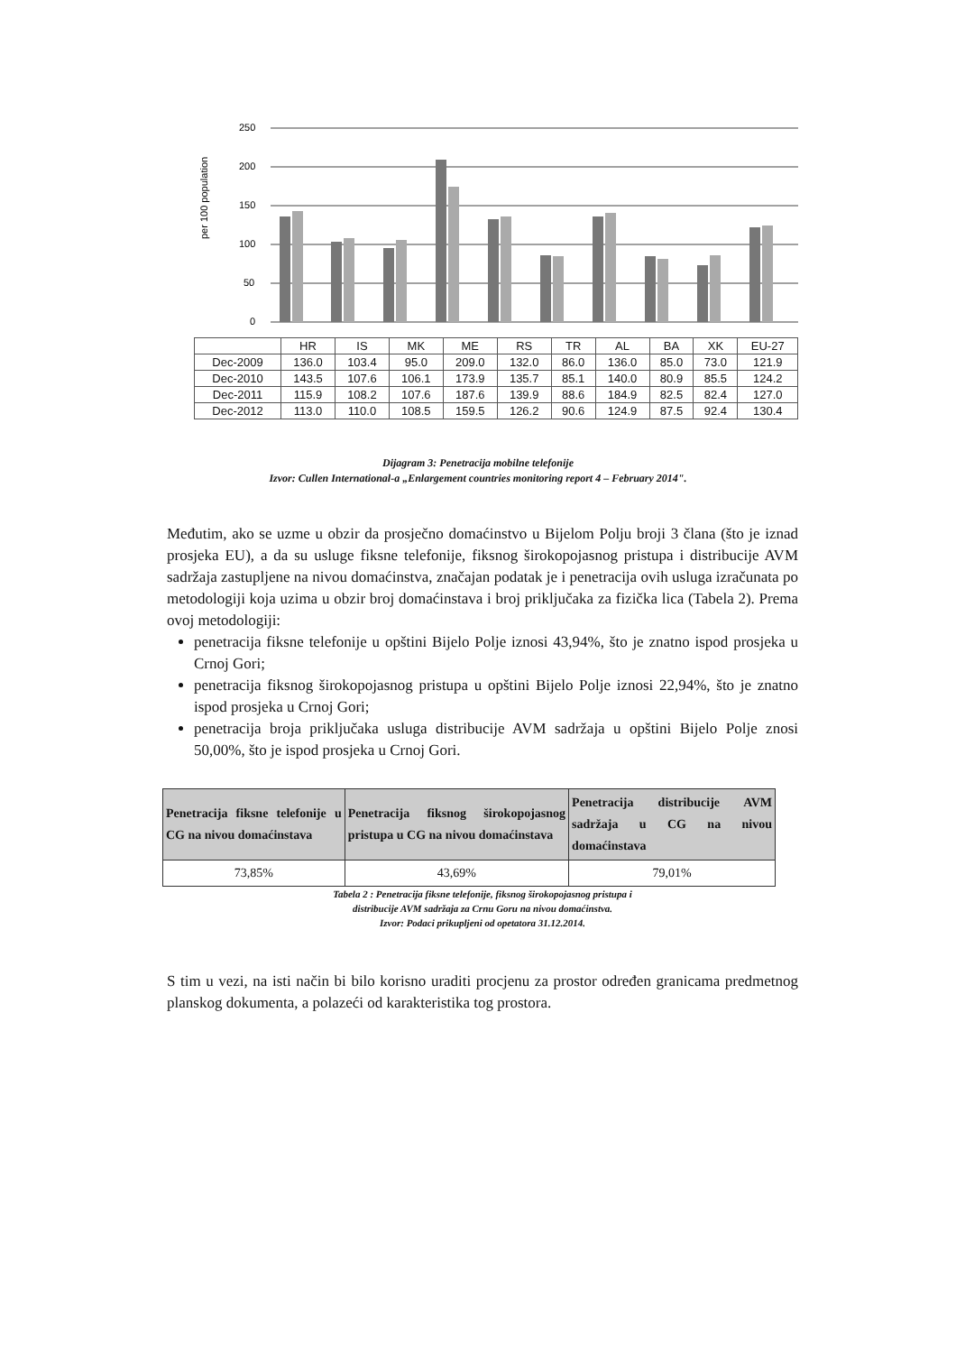per 100 population
250
200
150
100
50
0
| | HR | IS | MK | ME | RS | TR | AL | BA | XK | EU-27 |
| --- | --- | --- | --- | --- | --- | --- | --- | --- | --- | --- |
| Dec-2009 | 136.0 | 103.4 | 95.0 | 209.0 | 132.0 | 86.0 | 136.0 | 85.0 | 73.0 | 121.9 |
| Dec-2010 | 143.5 | 107.6 | 106.1 | 173.9 | 135.7 | 85.1 | 140.0 | 80.9 | 85.5 | 124.2 |
| Dec-2011 | 115.9 | 108.2 | 107.6 | 187.6 | 139.9 | 88.6 | 184.9 | 82.5 | 82.4 | 127.0 |
| Dec-2012 | 113.0 | 110.0 | 108.5 | 159.5 | 126.2 | 90.6 | 124.9 | 87.5 | 92.4 | 130.4 |
Dijagram 3: Penetracija mobilne telefonije
Izvor: Cullen International-a „Enlargement countries monitoring report 4 – February 2014".
Međutim, ako se uzme u obzir da prosječno domaćinstvo u Bijelom Polju broji 3 člana (što je iznad prosjeka EU), a da su usluge fiksne telefonije, fiksnog širokopojasnog pristupa i distribucije AVM sadržaja zastupljene na nivou domaćinstva, značajan podatak je i penetracija ovih usluga izračunata po metodologiji koja uzima u obzir broj domaćinstava i broj priključaka za fizička lica (Tabela 2). Prema ovoj metodologiji:
penetracija fiksne telefonije u opštini Bijelo Polje iznosi 43,94%, što je znatno ispod prosjeka u Crnoj Gori;
penetracija fiksnog širokopojasnog pristupa u opštini Bijelo Polje iznosi 22,94%, što je znatno ispod prosjeka u Crnoj Gori;
penetracija broja priključaka usluga distribucije AVM sadržaja u opštini Bijelo Polje znosi 50,00%, što je ispod prosjeka u Crnoj Gori.
| Penetracija fiksne telefonije u CG na nivou domaćinstava | Penetracija fiksnog širokopojasnog pristupa u CG na nivou domaćinstava | Penetracija distribucije AVM sadržaja u CG na nivou domaćinstava |
| --- | --- | --- |
| 73,85% | 43,69% | 79,01% |
Tabela 2 : Penetracija fiksne telefonije, fiksnog širokopojasnog pristupa i
distribucije AVM sadržaja za Crnu Goru na nivou domaćinstva.
Izvor: Podaci prikupljeni od opetatora 31.12.2014.
S tim u vezi, na isti način bi bilo korisno uraditi procjenu za prostor određen granicama predmetnog planskog dokumenta, a polazeći od karakteristika tog prostora.